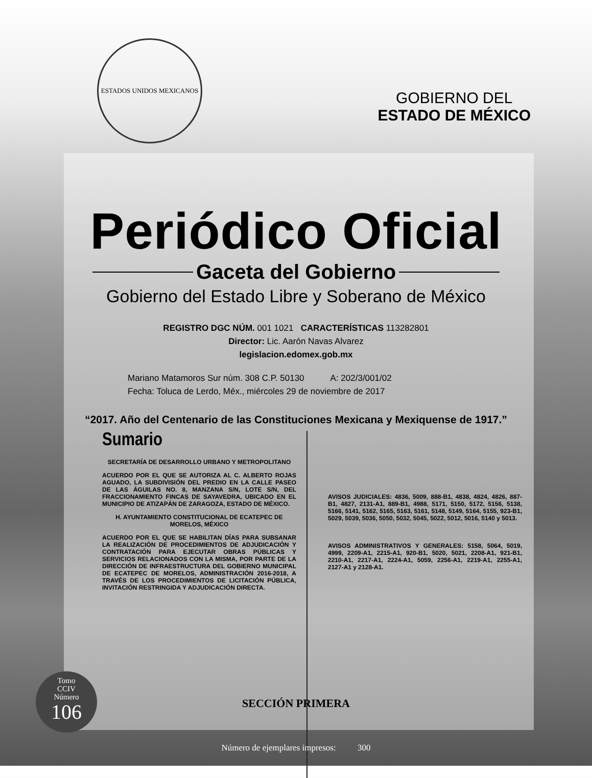ESTADOS UNIDOS MEXICANOS
GOBIERNO DEL
ESTADO DE MÉXICO
Periódico Oficial
Gaceta del Gobierno
Gobierno del Estado Libre y Soberano de México
REGISTRO DGC NÚM. 001 1021 CARACTERÍSTICAS 113282801
Director: Lic. Aarón Navas Alvarez
legislacion.edomex.gob.mx
Mariano Matamoros Sur núm. 308 C.P. 50130 A: 202/3/001/02
Fecha: Toluca de Lerdo, Méx., miércoles 29 de noviembre de 2017
“2017. Año del Centenario de las Constituciones Mexicana y Mexiquense de 1917.”
Sumario
SECRETARÍA DE DESARROLLO URBANO Y METROPOLITANO
ACUERDO POR EL QUE SE AUTORIZA AL C. ALBERTO ROJAS AGUADO, LA SUBDIVISIÓN DEL PREDIO EN LA CALLE PASEO DE LAS ÁGUILAS NO. 8, MANZANA S/N, LOTE S/N, DEL FRACCIONAMIENTO FINCAS DE SAYAVEDRA, UBICADO EN EL MUNICIPIO DE ATIZAPÁN DE ZARAGOZA, ESTADO DE MÉXICO.
H. AYUNTAMIENTO CONSTITUCIONAL DE ECATEPEC DE MORELOS, MÉXICO
ACUERDO POR EL QUE SE HABILITAN DÍAS PARA SUBSANAR LA REALIZACIÓN DE PROCEDIMIENTOS DE ADJUDICACIÓN Y CONTRATACIÓN PARA EJECUTAR OBRAS PÚBLICAS Y SERVICIOS RELACIONADOS CON LA MISMA, POR PARTE DE LA DIRECCIÓN DE INFRAESTRUCTURA DEL GOBIERNO MUNICIPAL DE ECATEPEC DE MORELOS, ADMINISTRACIÓN 2016-2018, A TRAVÉS DE LOS PROCEDIMIENTOS DE LICITACIÓN PÚBLICA, INVITACIÓN RESTRINGIDA Y ADJUDICACIÓN DIRECTA.
AVISOS JUDICIALES: 4836, 5009, 888-B1, 4838, 4824, 4826, 887-B1, 4827, 2131-A1, 889-B1, 4988, 5171, 5150, 5172, 5156, 5138, 5166, 5141, 5162, 5165, 5163, 5161, 5148, 5149, 5164, 5155, 923-B1, 5029, 5039, 5036, 5050, 5032, 5045, 5022, 5012, 5016, 5140 y 5013.
AVISOS ADMINISTRATIVOS Y GENERALES: 5158, 5064, 5019, 4999, 2209-A1, 2215-A1, 920-B1, 5020, 5021, 2208-A1, 921-B1, 2210-A1, 2217-A1, 2224-A1, 5059, 2256-A1, 2219-A1, 2255-A1, 2127-A1 y 2128-A1.
Tomo
CCIV
Número
106
SECCIÓN PRIMERA
Número de ejemplares impresos: 300